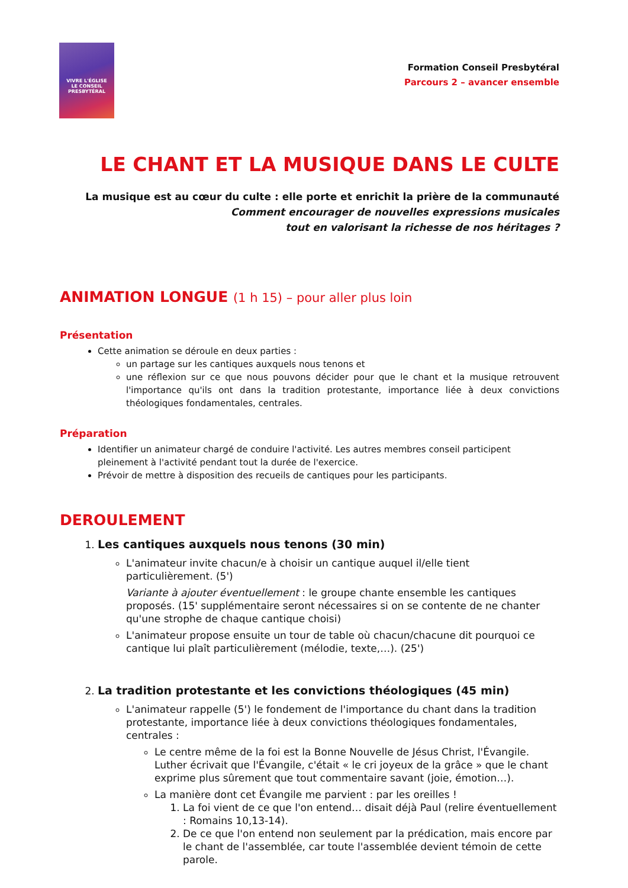VIVRE L'ÉGLISE
LE CONSEIL
PRESBYTÉRAL
Formation Conseil Presbytéral
Parcours 2 – avancer ensemble
LE CHANT ET LA MUSIQUE DANS LE CULTE
La musique est au cœur du culte : elle porte et enrichit la prière de la communauté
Comment encourager de nouvelles expressions musicales
tout en valorisant la richesse de nos héritages ?
ANIMATION LONGUE (1 h 15) – pour aller plus loin
Présentation
Cette animation se déroule en deux parties :
un partage sur les cantiques auxquels nous tenons et
une réflexion sur ce que nous pouvons décider pour que le chant et la musique retrouvent l'importance qu'ils ont dans la tradition protestante, importance liée à deux convictions théologiques fondamentales, centrales.
Préparation
Identifier un animateur chargé de conduire l'activité. Les autres membres conseil participent pleinement à l'activité pendant tout la durée de l'exercice.
Prévoir de mettre à disposition des recueils de cantiques pour les participants.
DEROULEMENT
1. Les cantiques auxquels nous tenons (30 min)
L'animateur invite chacun/e à choisir un cantique auquel il/elle tient particulièrement. (5')
Variante à ajouter éventuellement : le groupe chante ensemble les cantiques proposés. (15' supplémentaire seront nécessaires si on se contente de ne chanter qu'une strophe de chaque cantique choisi)
L'animateur propose ensuite un tour de table où chacun/chacune dit pourquoi ce cantique lui plaît particulièrement (mélodie, texte,…). (25')
2. La tradition protestante et les convictions théologiques (45 min)
L'animateur rappelle (5') le fondement de l'importance du chant dans la tradition protestante, importance liée à deux convictions théologiques fondamentales, centrales :
Le centre même de la foi est la Bonne Nouvelle de Jésus Christ, l'Évangile. Luther écrivait que l'Évangile, c'était « le cri joyeux de la grâce » que le chant exprime plus sûrement que tout commentaire savant (joie, émotion…).
La manière dont cet Évangile me parvient : par les oreilles !
1. La foi vient de ce que l'on entend… disait déjà Paul (relire éventuellement : Romains 10,13-14).
2. De ce que l'on entend non seulement par la prédication, mais encore par le chant de l'assemblée, car toute l'assemblée devient témoin de cette parole.